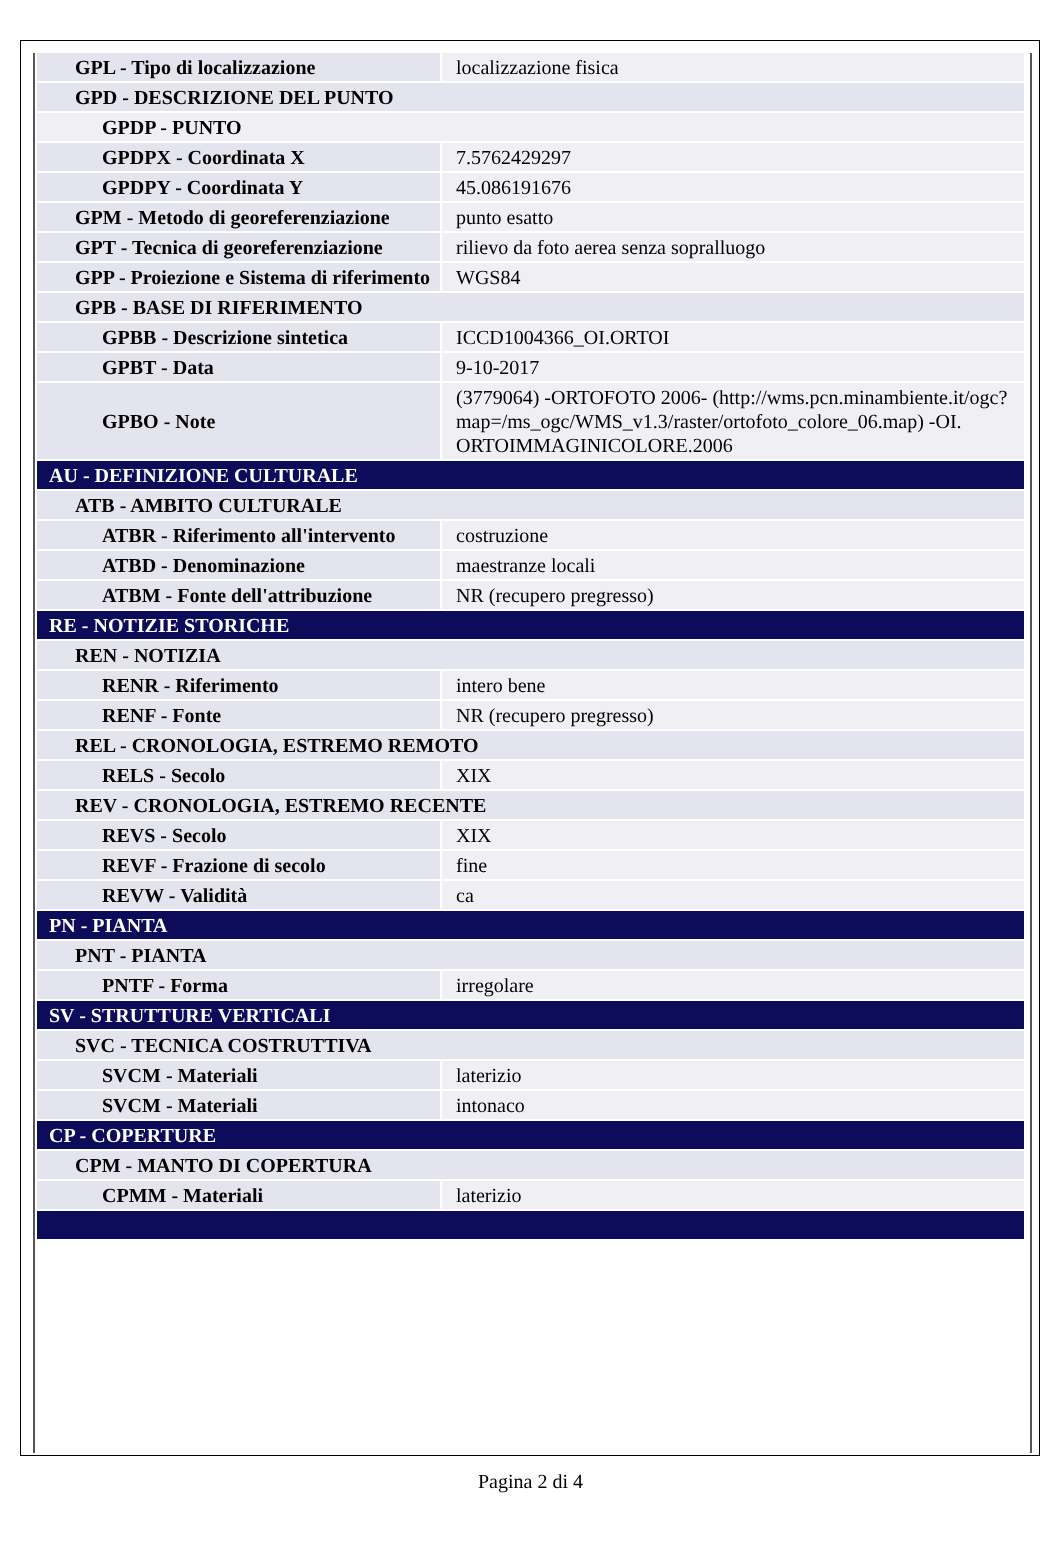| GPL - Tipo di localizzazione | localizzazione fisica |
| GPD - DESCRIZIONE DEL PUNTO | |
| GPDP - PUNTO | |
| GPDPX - Coordinata X | 7.5762429297 |
| GPDPY - Coordinata Y | 45.086191676 |
| GPM - Metodo di georeferenziazione | punto esatto |
| GPT - Tecnica di georeferenziazione | rilievo da foto aerea senza sopralluogo |
| GPP - Proiezione e Sistema di riferimento | WGS84 |
| GPB - BASE DI RIFERIMENTO | |
| GPBB - Descrizione sintetica | ICCD1004366_OI.ORTOI |
| GPBT - Data | 9-10-2017 |
| GPBO - Note | (3779064) -ORTOFOTO 2006- (http://wms.pcn.minambiente.it/ogc?map=/ms_ogc/WMS_v1.3/raster/ortofoto_colore_06.map) -OI. ORTOIMMAGINICOLORE.2006 |
| AU - DEFINIZIONE CULTURALE | |
| ATB - AMBITO CULTURALE | |
| ATBR - Riferimento all'intervento | costruzione |
| ATBD - Denominazione | maestranze locali |
| ATBM - Fonte dell'attribuzione | NR (recupero pregresso) |
| RE - NOTIZIE STORICHE | |
| REN - NOTIZIA | |
| RENR - Riferimento | intero bene |
| RENF - Fonte | NR (recupero pregresso) |
| REL - CRONOLOGIA, ESTREMO REMOTO | |
| RELS - Secolo | XIX |
| REV - CRONOLOGIA, ESTREMO RECENTE | |
| REVS - Secolo | XIX |
| REVF - Frazione di secolo | fine |
| REVW - Validità | ca |
| PN - PIANTA | |
| PNT - PIANTA | |
| PNTF - Forma | irregolare |
| SV - STRUTTURE VERTICALI | |
| SVC - TECNICA COSTRUTTIVA | |
| SVCM - Materiali | laterizio |
| SVCM - Materiali | intonaco |
| CP - COPERTURE | |
| CPM - MANTO DI COPERTURA | |
| CPMM - Materiali | laterizio |
Pagina 2 di 4